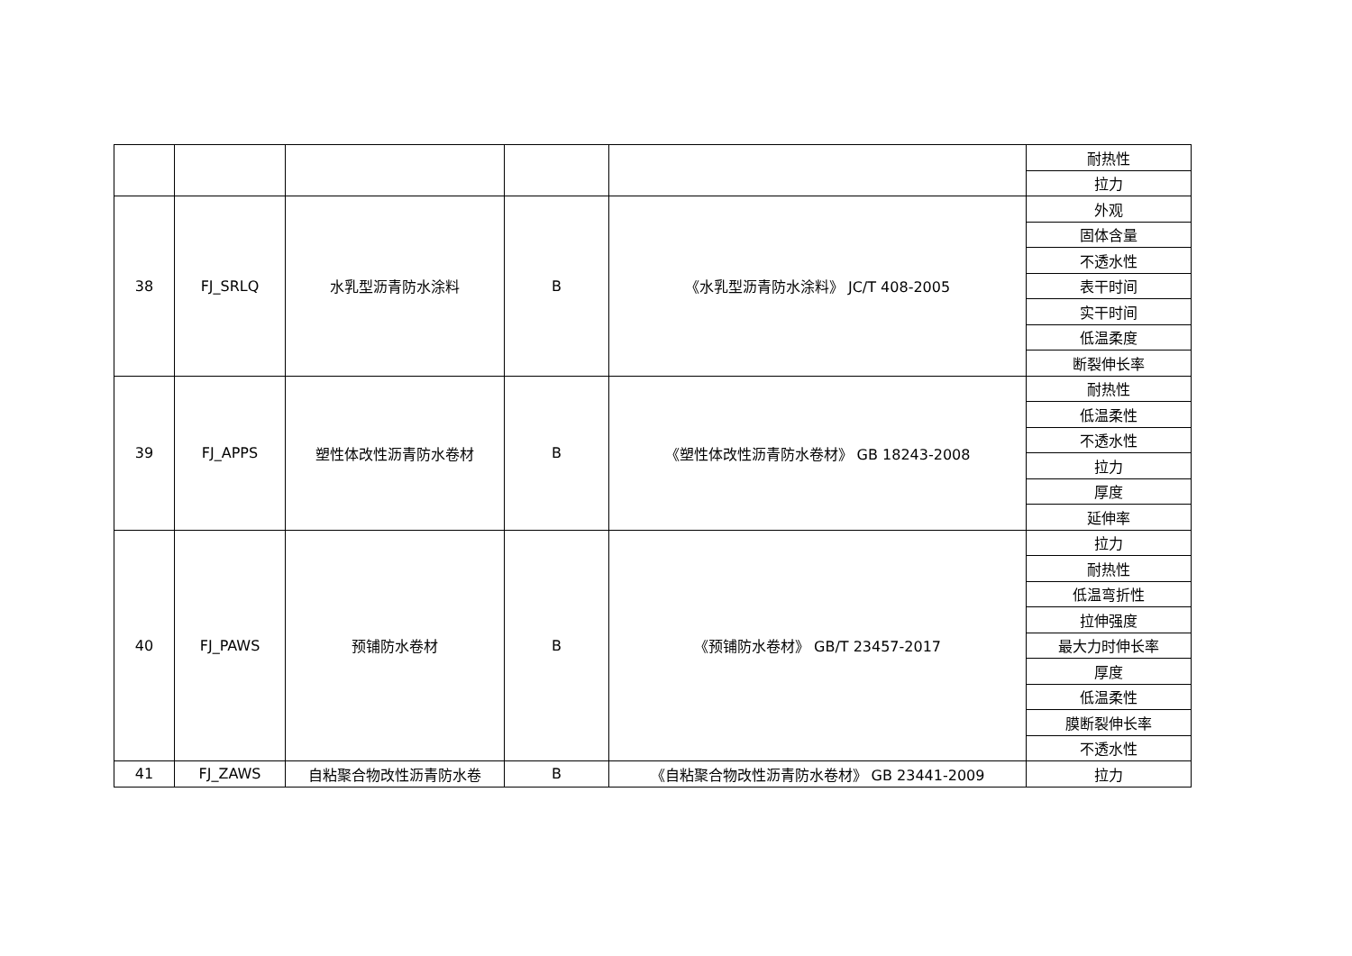| | | | | | 耐热性 |
| | | | | | 拉力 |
| 38 | FJ_SRLQ | 水乳型沥青防水涂料 | B | 《水乳型沥青防水涂料》 JC/T 408-2005 | 外观 |
| | | | | | 固体含量 |
| | | | | | 不透水性 |
| | | | | | 表干时间 |
| | | | | | 实干时间 |
| | | | | | 低温柔度 |
| | | | | | 断裂伸长率 |
| 39 | FJ_APPS | 塑性体改性沥青防水卷材 | B | 《塑性体改性沥青防水卷材》 GB 18243-2008 | 耐热性 |
| | | | | | 低温柔性 |
| | | | | | 不透水性 |
| | | | | | 拉力 |
| | | | | | 厚度 |
| | | | | | 延伸率 |
| 40 | FJ_PAWS | 预铺防水卷材 | B | 《预铺防水卷材》 GB/T 23457-2017 | 拉力 |
| | | | | | 耐热性 |
| | | | | | 低温弯折性 |
| | | | | | 拉伸强度 |
| | | | | | 最大力时伸长率 |
| | | | | | 厚度 |
| | | | | | 低温柔性 |
| | | | | | 膜断裂伸长率 |
| | | | | | 不透水性 |
| 41 | FJ_ZAWS | 自粘聚合物改性沥青防水卷 | B | 《自粘聚合物改性沥青防水卷材》 GB 23441-2009 | 拉力 |